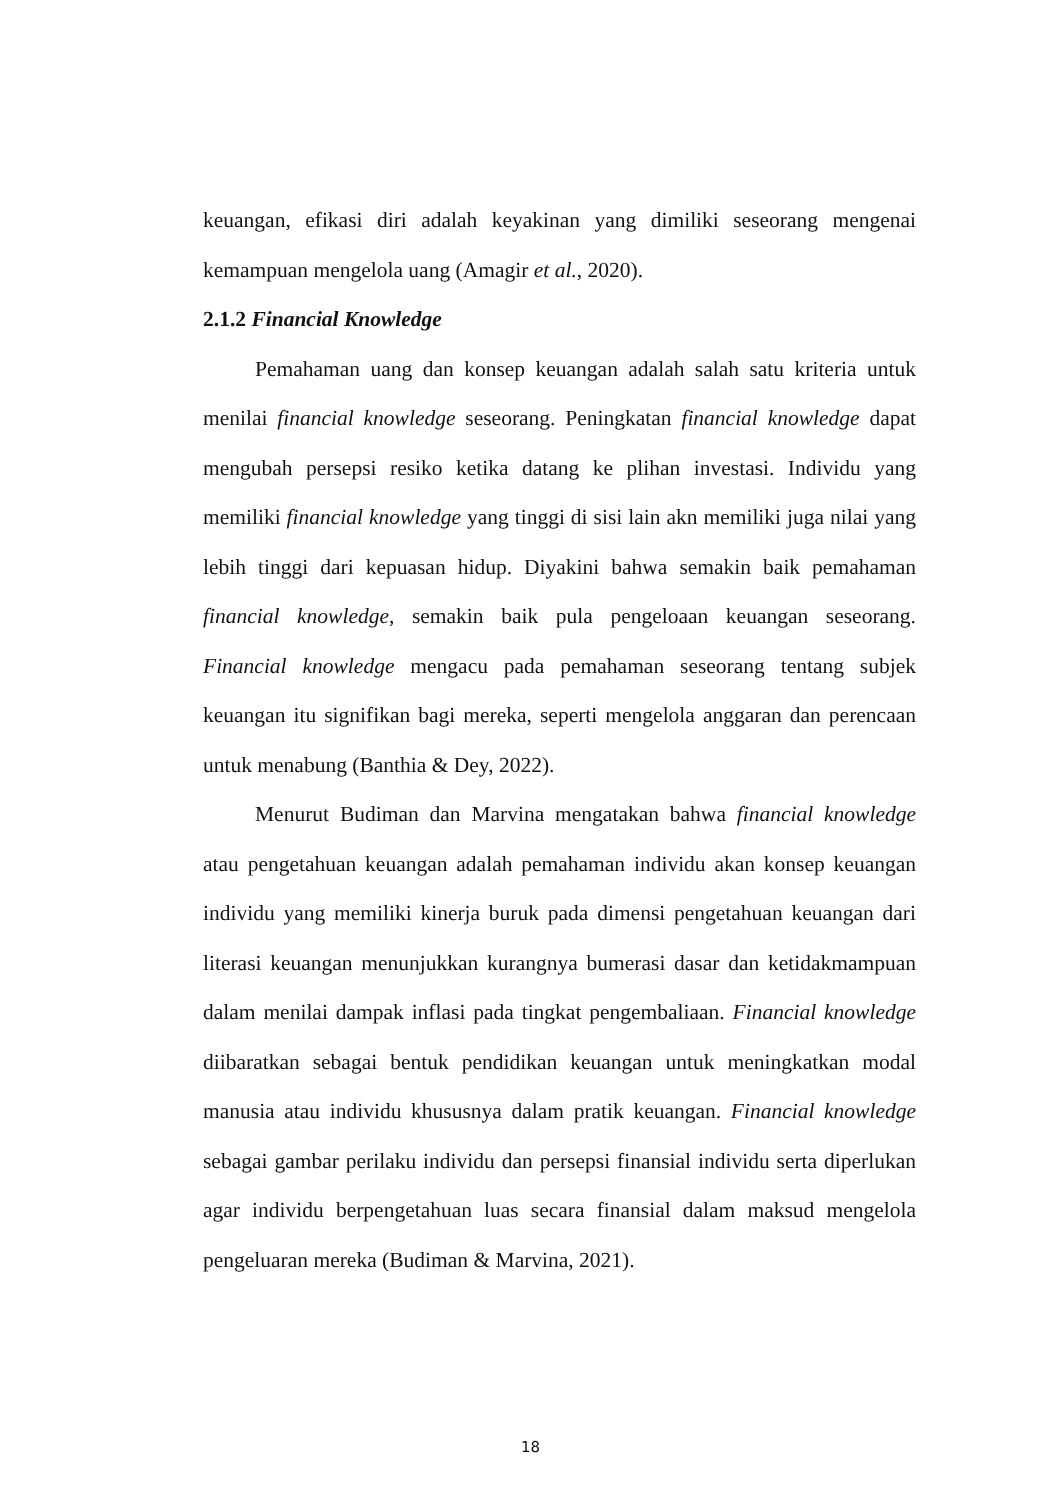keuangan, efikasi diri adalah keyakinan yang dimiliki seseorang mengenai kemampuan mengelola uang (Amagir et al., 2020).
2.1.2 Financial Knowledge
Pemahaman uang dan konsep keuangan adalah salah satu kriteria untuk menilai financial knowledge seseorang. Peningkatan financial knowledge dapat mengubah persepsi resiko ketika datang ke plihan investasi. Individu yang memiliki financial knowledge yang tinggi di sisi lain akn memiliki juga nilai yang lebih tinggi dari kepuasan hidup. Diyakini bahwa semakin baik pemahaman financial knowledge, semakin baik pula pengeloaan keuangan seseorang. Financial knowledge mengacu pada pemahaman seseorang tentang subjek keuangan itu signifikan bagi mereka, seperti mengelola anggaran dan perencaan untuk menabung (Banthia & Dey, 2022).
Menurut Budiman dan Marvina mengatakan bahwa financial knowledge atau pengetahuan keuangan adalah pemahaman individu akan konsep keuangan individu yang memiliki kinerja buruk pada dimensi pengetahuan keuangan dari literasi keuangan menunjukkan kurangnya bumerasi dasar dan ketidakmampuan dalam menilai dampak inflasi pada tingkat pengembaliaan. Financial knowledge diibaratkan sebagai bentuk pendidikan keuangan untuk meningkatkan modal manusia atau individu khususnya dalam pratik keuangan. Financial knowledge sebagai gambar perilaku individu dan persepsi finansial individu serta diperlukan agar individu berpengetahuan luas secara finansial dalam maksud mengelola pengeluaran mereka (Budiman & Marvina, 2021).
18